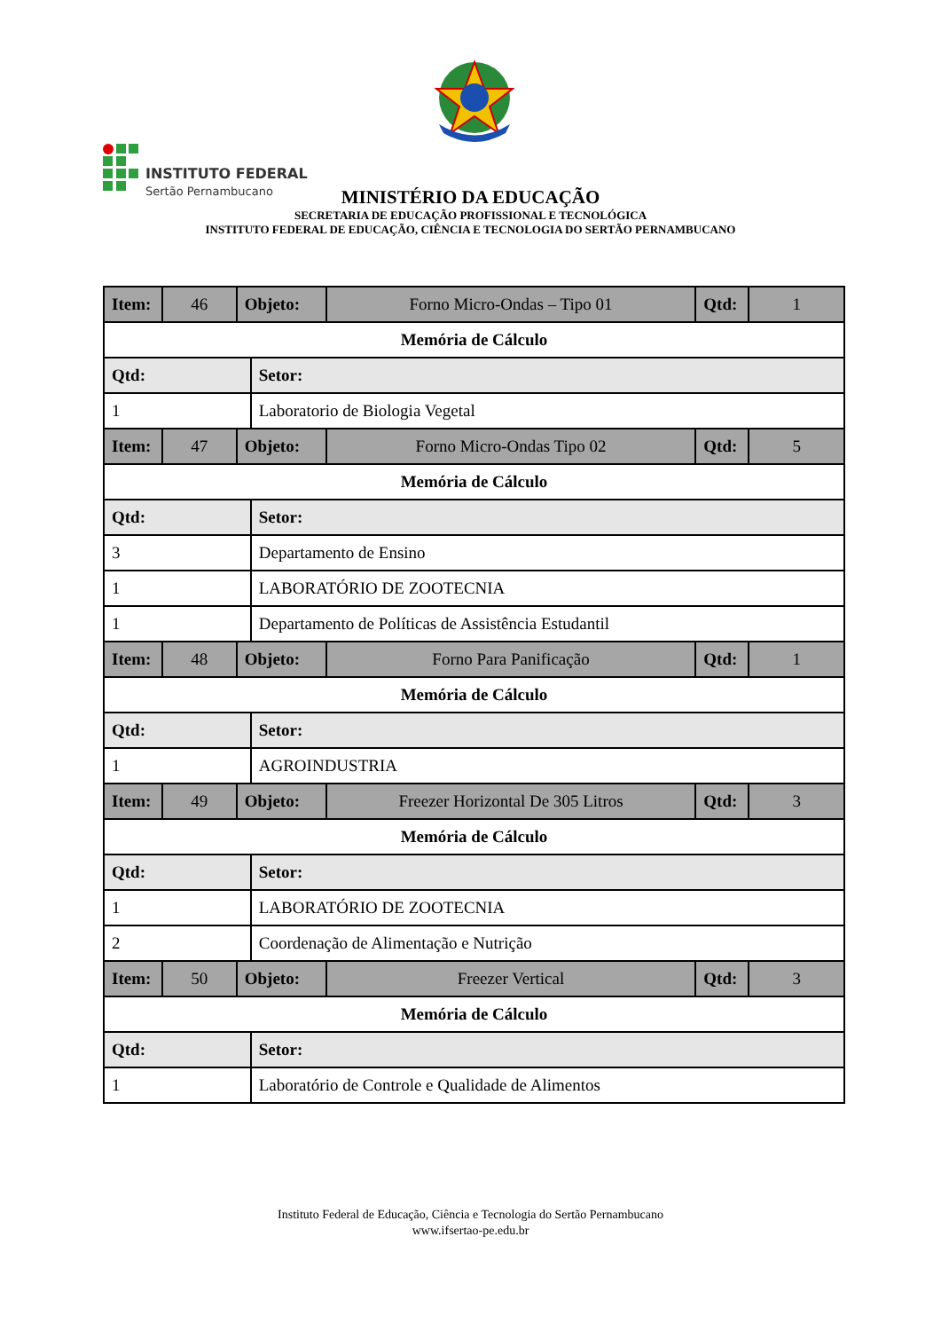INSTITUTO FEDERAL
Sertão Pernambucano
MINISTÉRIO DA EDUCAÇÃO
SECRETARIA DE EDUCAÇÃO PROFISSIONAL E TECNOLÓGICA
INSTITUTO FEDERAL DE EDUCAÇÃO, CIÊNCIA E TECNOLOGIA DO SERTÃO PERNAMBUCANO
| Item: | 46 | Objeto: | | Forno Micro-Ondas – Tipo 01 | Qtd: | 1 |
| Memória de Cálculo | | | | | | |
| Qtd: | | | Setor: | | | |
| 1 | | | Laboratorio de Biologia Vegetal | | | |
| Item: | 47 | Objeto: | | Forno Micro-Ondas Tipo 02 | Qtd: | 5 |
| Memória de Cálculo | | | | | | |
| Qtd: | | | Setor: | | | |
| 3 | | | Departamento de Ensino | | | |
| 1 | | | LABORATÓRIO DE ZOOTECNIA | | | |
| 1 | | | Departamento de Políticas de Assistência Estudantil | | | |
| Item: | 48 | Objeto: | | Forno Para Panificação | Qtd: | 1 |
| Memória de Cálculo | | | | | | |
| Qtd: | | | Setor: | | | |
| 1 | | | AGROINDUSTRIA | | | |
| Item: | 49 | Objeto: | | Freezer Horizontal De 305 Litros | Qtd: | 3 |
| Memória de Cálculo | | | | | | |
| Qtd: | | | Setor: | | | |
| 1 | | | LABORATÓRIO DE ZOOTECNIA | | | |
| 2 | | | Coordenação de Alimentação e Nutrição | | | |
| Item: | 50 | Objeto: | | Freezer Vertical | Qtd: | 3 |
| Memória de Cálculo | | | | | | |
| Qtd: | | | Setor: | | | |
| 1 | | | Laboratório de Controle e Qualidade de Alimentos | | | |
Instituto Federal de Educação, Ciência e Tecnologia do Sertão Pernambucano
www.ifsertao-pe.edu.br